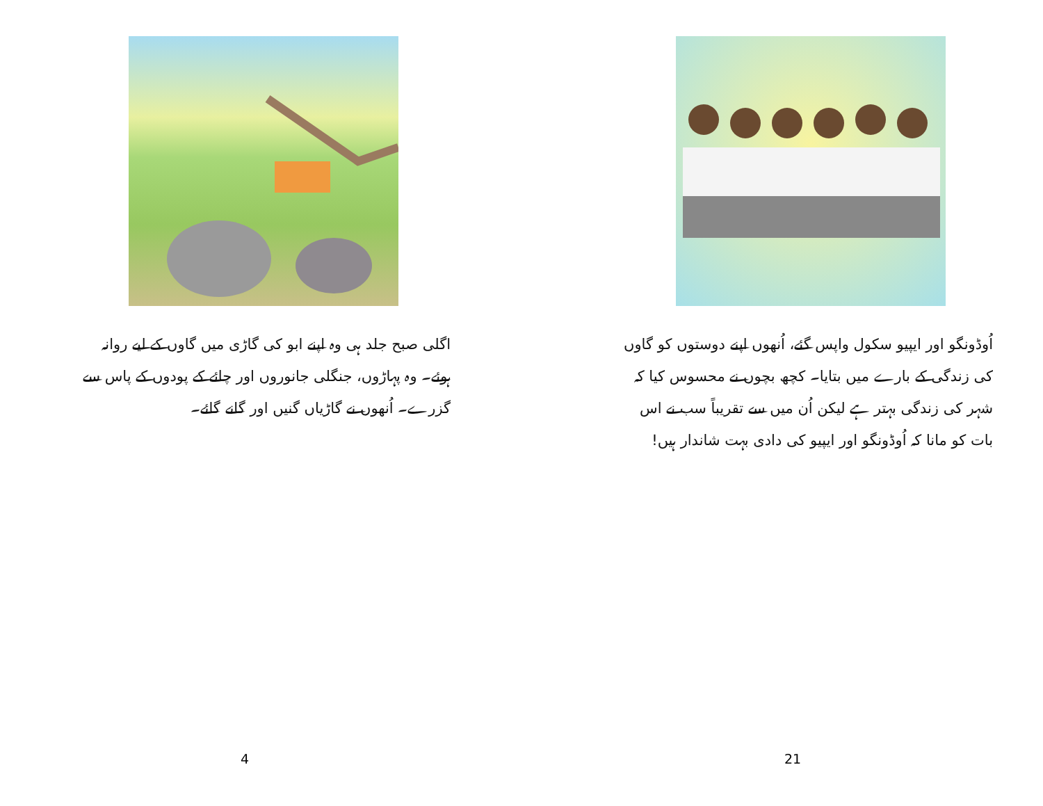اگلی صبح جلد ہی وہ اپنے ابو کی گاڑی میں گاوں کے لیے روانہ ہوئے۔ وہ پہاڑوں، جنگلی جانوروں اور چائے کے پودوں کے پاس سے گزرے۔ اُنھوں نے گاڑیاں گنیں اور گانے گائے۔
4
اُوڈونگو اور ایپیو سکول واپس گئے، اُنھوں اپنے دوستوں کو گاوں کی زندگی کے بارے میں بتایا۔ کچھ بچوں نے محسوس کیا کہ شہر کی زندگی بہتر ہے لیکن اُن میں سے تقریباً سب نے اس بات کو مانا کہ اُوڈونگو اور ایپیو کی دادی بہت شاندار ہیں!
21